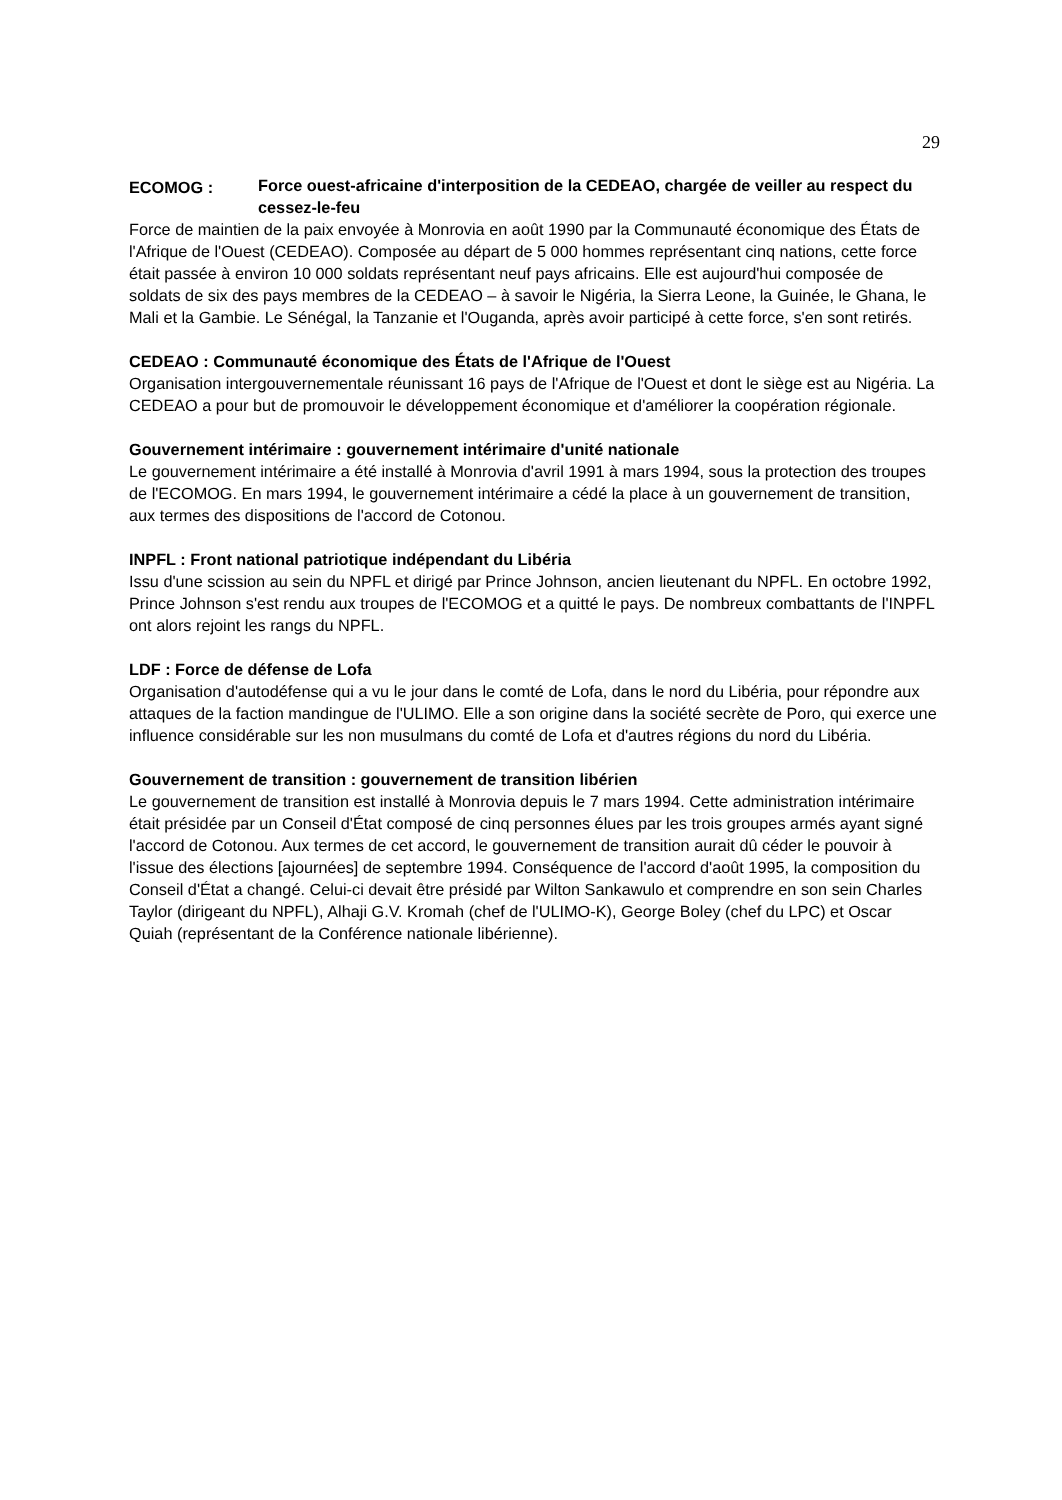29
ECOMOG : Force ouest-africaine d'interposition de la CEDEAO, chargée de veiller au respect du cessez-le-feu
Force de maintien de la paix envoyée à Monrovia en août 1990 par la Communauté économique des États de l'Afrique de l'Ouest (CEDEAO). Composée au départ de 5 000 hommes représentant cinq nations, cette force était passée à environ 10 000 soldats représentant neuf pays africains. Elle est aujourd'hui composée de soldats de six des pays membres de la CEDEAO – à savoir le Nigéria, la Sierra Leone, la Guinée, le Ghana, le Mali et la Gambie. Le Sénégal, la Tanzanie et l'Ouganda, après avoir participé à cette force, s'en sont retirés.
CEDEAO : Communauté économique des États de l'Afrique de l'Ouest
Organisation intergouvernementale réunissant 16 pays de l'Afrique de l'Ouest et dont le siège est au Nigéria. La CEDEAO a pour but de promouvoir le développement économique et d'améliorer la coopération régionale.
Gouvernement intérimaire : gouvernement intérimaire d'unité nationale
Le gouvernement intérimaire a été installé à Monrovia d'avril 1991 à mars 1994, sous la protection des troupes de l'ECOMOG. En mars 1994, le gouvernement intérimaire a cédé la place à un gouvernement de transition, aux termes des dispositions de l'accord de Cotonou.
INPFL : Front national patriotique indépendant du Libéria
Issu d'une scission au sein du NPFL et dirigé par Prince Johnson, ancien lieutenant du NPFL. En octobre 1992, Prince Johnson s'est rendu aux troupes de l'ECOMOG et a quitté le pays. De nombreux combattants de l'INPFL ont alors rejoint les rangs du NPFL.
LDF : Force de défense de Lofa
Organisation d'autodéfense qui a vu le jour dans le comté de Lofa, dans le nord du Libéria, pour répondre aux attaques de la faction mandingue de l'ULIMO. Elle a son origine dans la société secrète de Poro, qui exerce une influence considérable sur les non musulmans du comté de Lofa et d'autres régions du nord du Libéria.
Gouvernement de transition : gouvernement de transition libérien
Le gouvernement de transition est installé à Monrovia depuis le 7 mars 1994. Cette administration intérimaire était présidée par un Conseil d'État composé de cinq personnes élues par les trois groupes armés ayant signé l'accord de Cotonou. Aux termes de cet accord, le gouvernement de transition aurait dû céder le pouvoir à l'issue des élections [ajournées] de septembre 1994. Conséquence de l'accord d'août 1995, la composition du Conseil d'État a changé. Celui-ci devait être présidé par Wilton Sankawulo et comprendre en son sein Charles Taylor (dirigeant du NPFL), Alhaji G.V. Kromah (chef de l'ULIMO-K), George Boley (chef du LPC) et Oscar Quiah (représentant de la Conférence nationale libérienne).